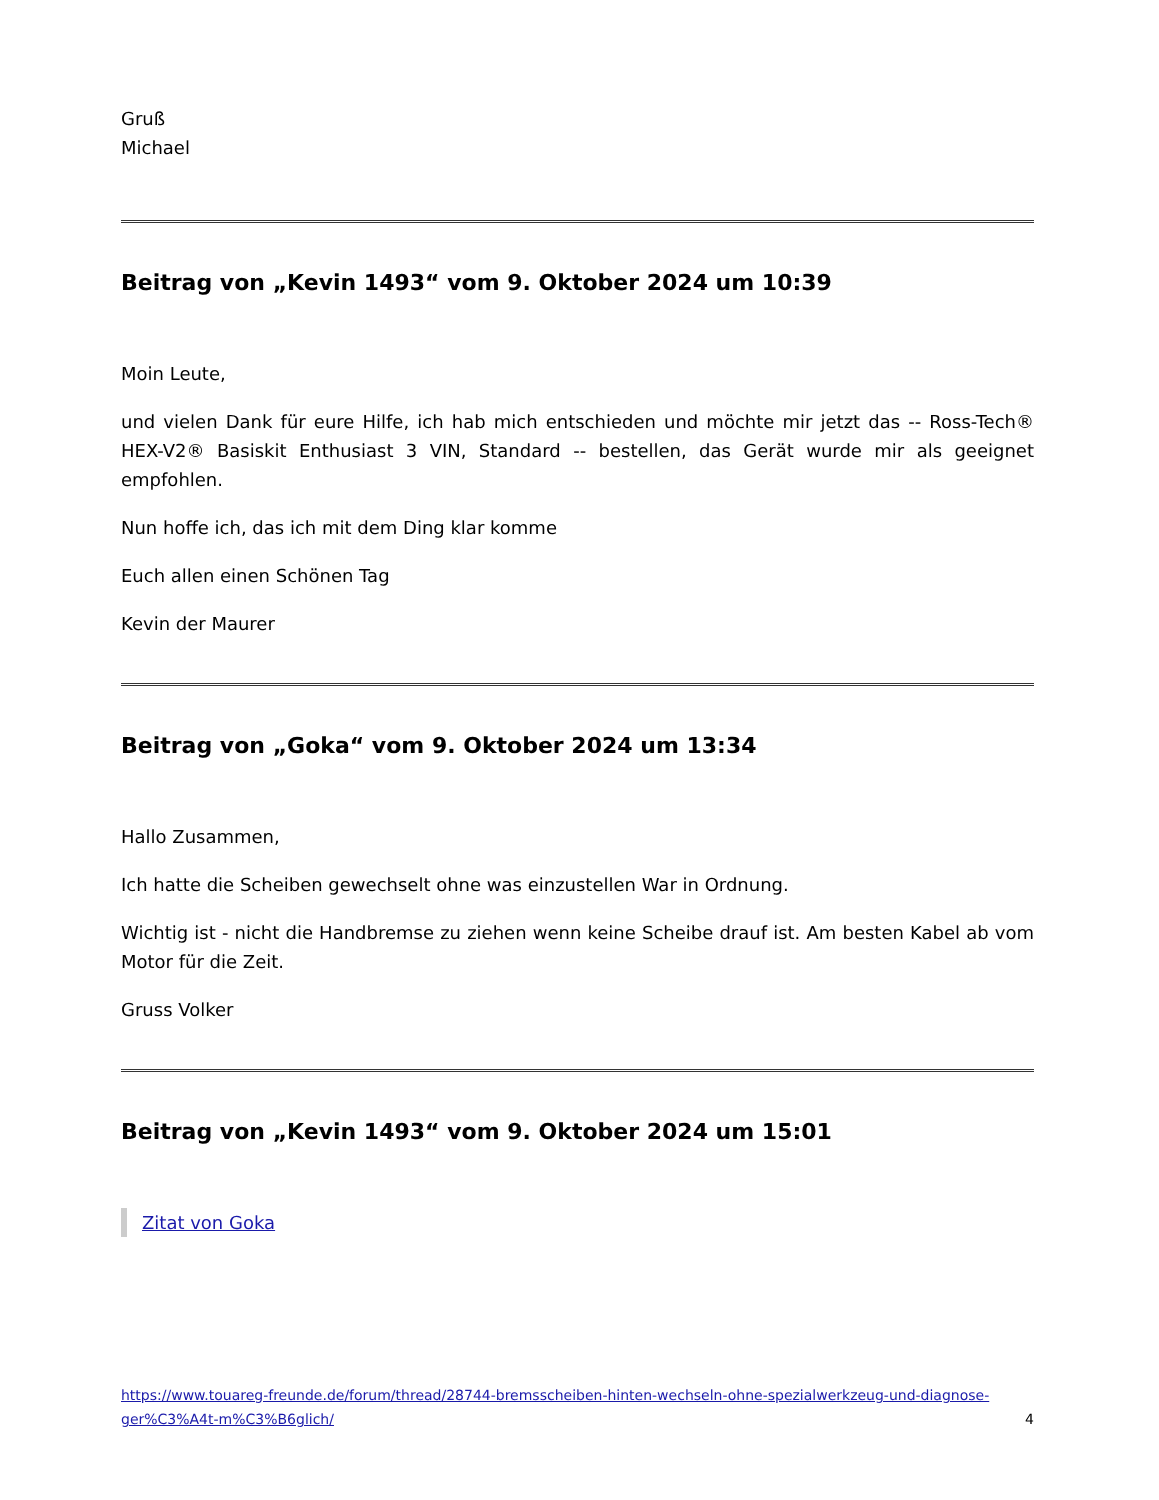Gruß
Michael
Beitrag von „Kevin 1493“ vom 9. Oktober 2024 um 10:39
Moin Leute,
und vielen Dank für eure Hilfe, ich hab mich entschieden und möchte mir jetzt das -- Ross-Tech® HEX-V2® Basiskit Enthusiast 3 VIN, Standard -- bestellen, das Gerät wurde mir als geeignet empfohlen.
Nun hoffe ich, das ich mit dem Ding klar komme
Euch allen einen Schönen Tag
Kevin der Maurer
Beitrag von „Goka“ vom 9. Oktober 2024 um 13:34
Hallo Zusammen,
Ich hatte die Scheiben gewechselt ohne was einzustellen War in Ordnung.
Wichtig ist - nicht die Handbremse zu ziehen wenn keine Scheibe drauf ist. Am besten Kabel ab vom Motor für die Zeit.
Gruss Volker
Beitrag von „Kevin 1493“ vom 9. Oktober 2024 um 15:01
Zitat von Goka
https://www.touareg-freunde.de/forum/thread/28744-bremsscheiben-hinten-wechseln-ohne-spezialwerkzeug-und-diagnose-ger%C3%A4t-m%C3%B6glich/ 4